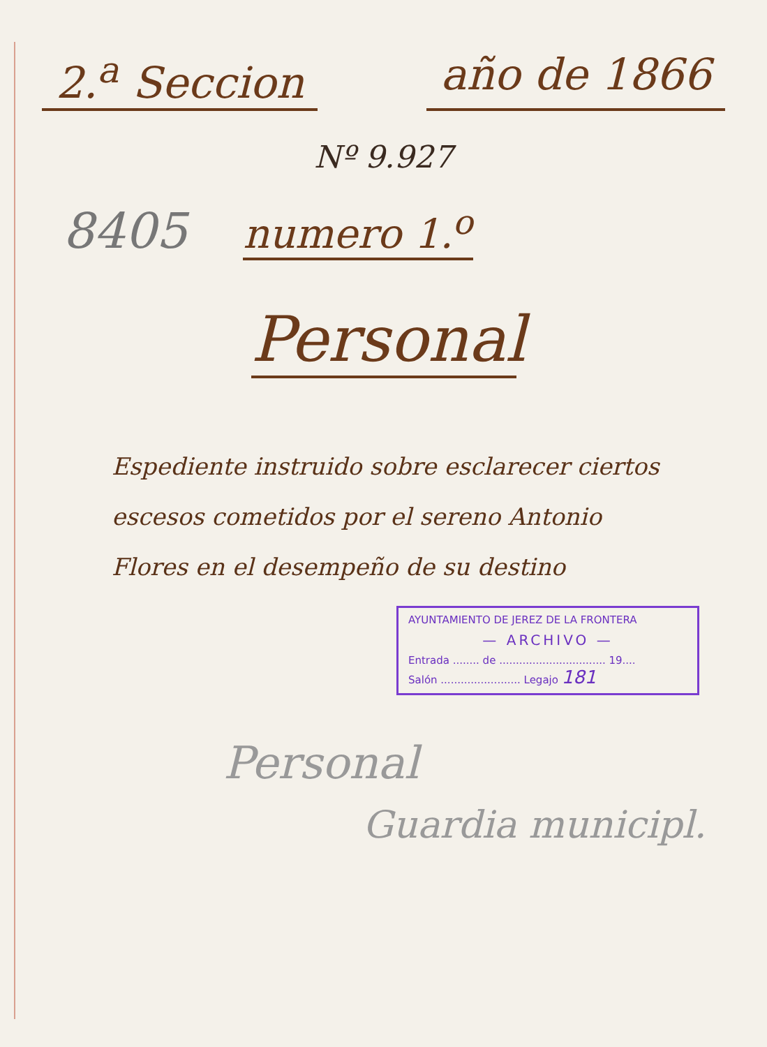2.<sup>a</sup> Seccion año de 1866
Nº 9.927
8405 numero 1.<sup>o</sup>
Personal
Espediente instruido sobre esclarecer ciertos escesos cometidos por el sereno Antonio Flores en el desempeño de su destino
AYUNTAMIENTO DE JEREZ DE LA FRONTERA
— ARCHIVO —
Entrada ........ de ................................ 19....
Salón ........................ Legajo 181
Personal
Guardia municipl.